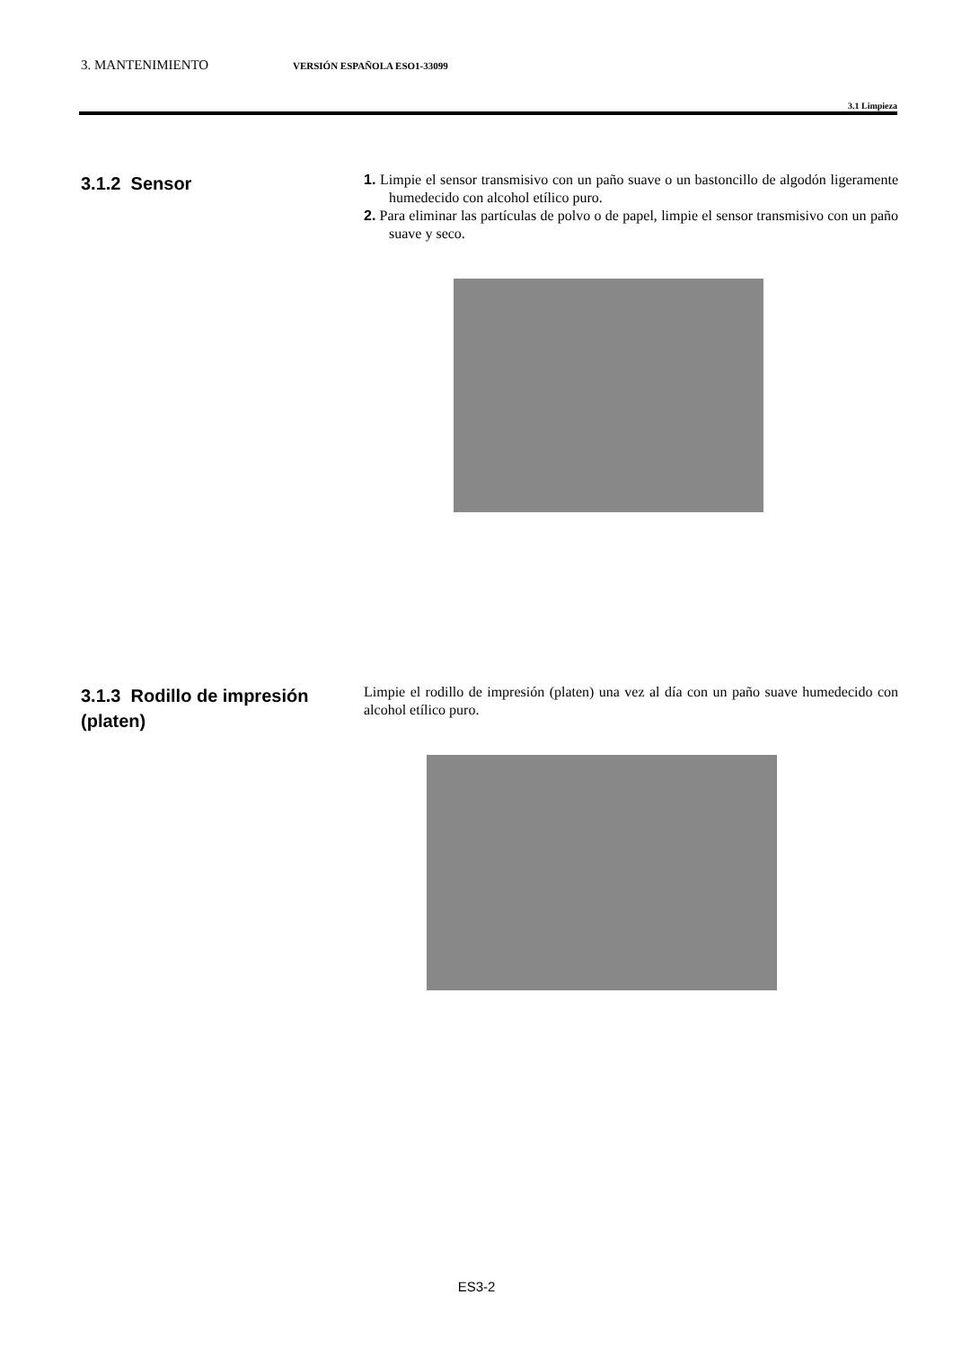3. MANTENIMIENTO VERSIÓN ESPAÑOLA ESO1-33099
3.1 Limpieza
3.1.2 Sensor
1. Limpie el sensor transmisivo con un paño suave o un bastoncillo de algodón ligeramente humedecido con alcohol etílico puro.
2. Para eliminar las partículas de polvo o de papel, limpie el sensor transmisivo con un paño suave y seco.
3.1.3 Rodillo de impresión (platen)
Limpie el rodillo de impresión (platen) una vez al día con un paño suave humedecido con alcohol etílico puro.
ES3-2